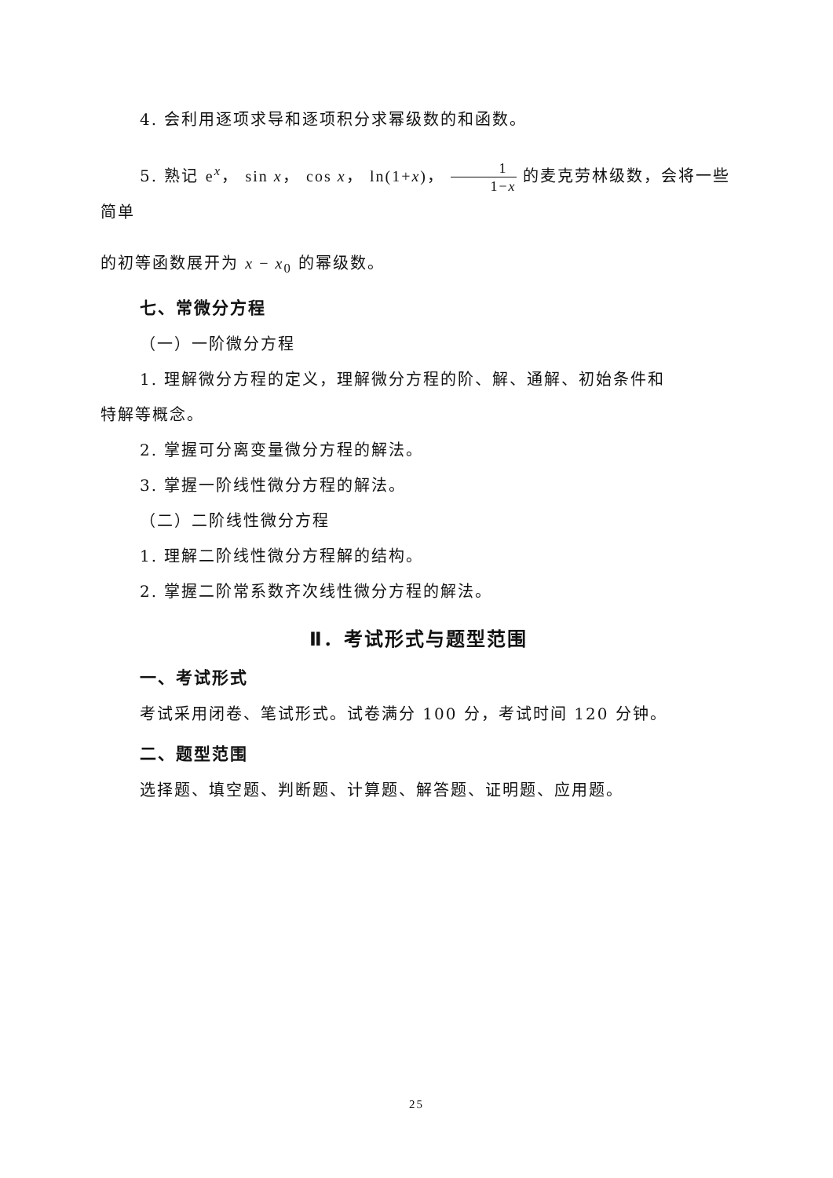4. 会利用逐项求导和逐项积分求幂级数的和函数。
5. 熟记 e<sup>x</sup>， sin x， cos x， ln(1+x)， 1 1−x 的麦克劳林级数，会将一些简单
的初等函数展开为 x − x<sub>0</sub> 的幂级数。
七、常微分方程
（一）一阶微分方程
1. 理解微分方程的定义，理解微分方程的阶、解、通解、初始条件和
特解等概念。
2. 掌握可分离变量微分方程的解法。
3. 掌握一阶线性微分方程的解法。
（二）二阶线性微分方程
1. 理解二阶线性微分方程解的结构。
2. 掌握二阶常系数齐次线性微分方程的解法。
Ⅱ．考试形式与题型范围
一、考试形式
考试采用闭卷、笔试形式。试卷满分 100 分，考试时间 120 分钟。
二、题型范围
选择题、填空题、判断题、计算题、解答题、证明题、应用题。
25